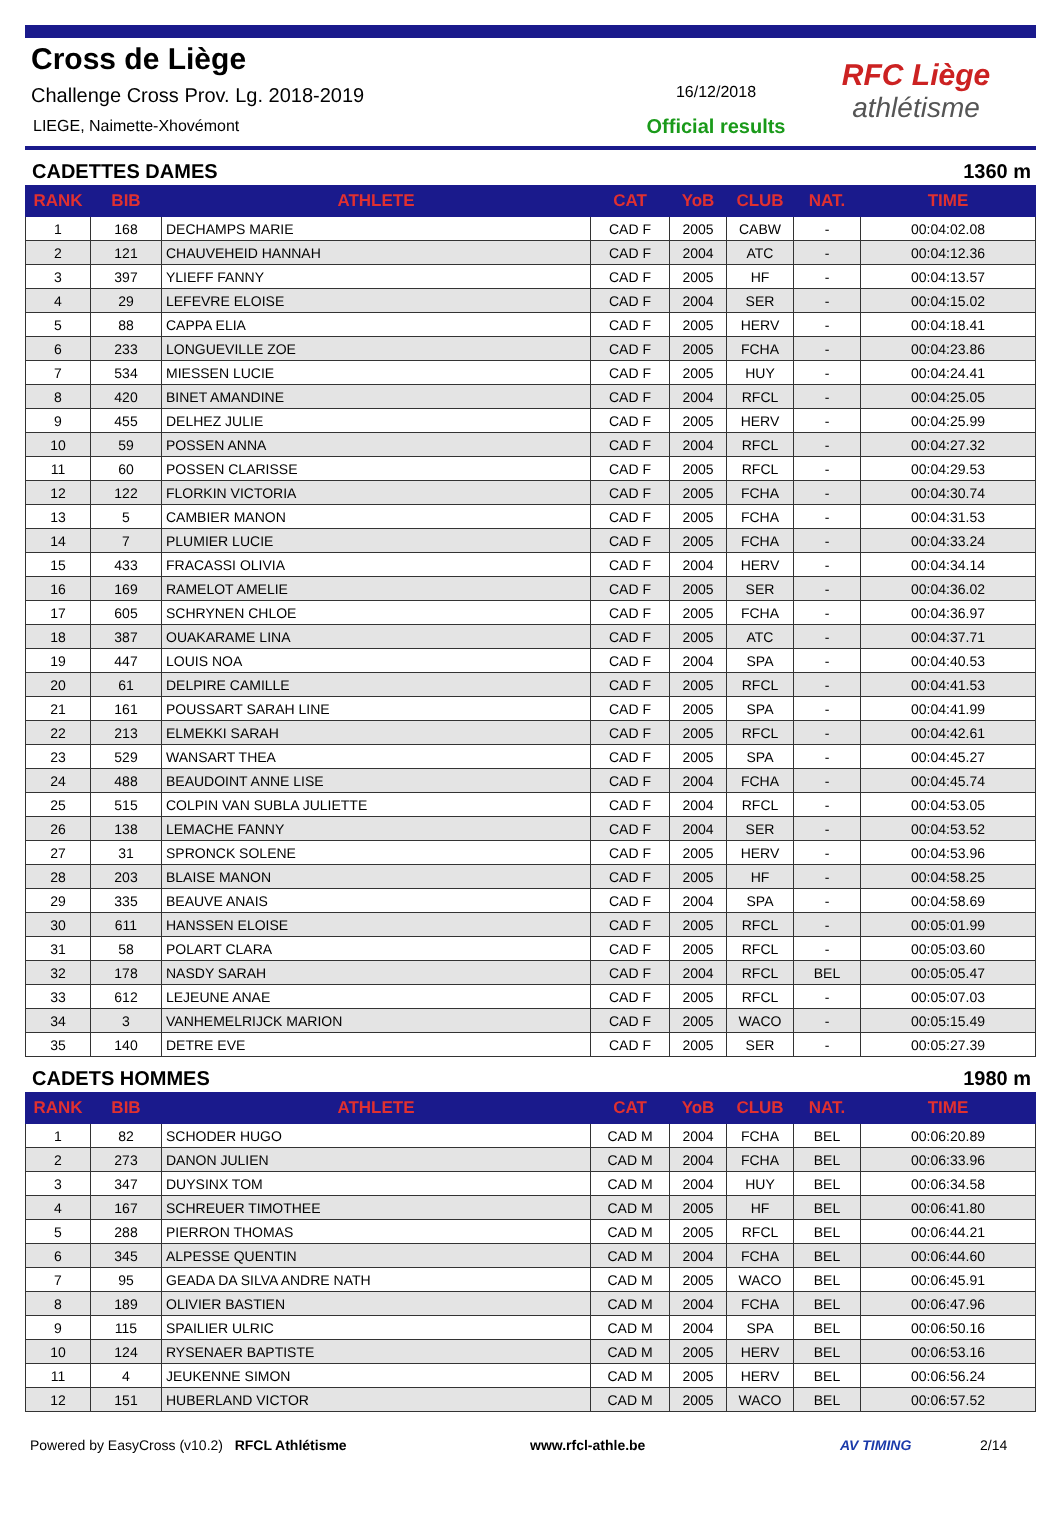Cross de Liège
Challenge Cross Prov. Lg. 2018-2019
LIEGE, Naimette-Xhovémont
16/12/2018
Official results
RFC Liège
athlétisme
CADETTES DAMES 1360 m
| RANK | BIB | ATHLETE | CAT | YoB | CLUB | NAT. | TIME |
| --- | --- | --- | --- | --- | --- | --- | --- |
| 1 | 168 | DECHAMPS MARIE | CAD F | 2005 | CABW | - | 00:04:02.08 |
| 2 | 121 | CHAUVEHEID HANNAH | CAD F | 2004 | ATC | - | 00:04:12.36 |
| 3 | 397 | YLIEFF FANNY | CAD F | 2005 | HF | - | 00:04:13.57 |
| 4 | 29 | LEFEVRE ELOISE | CAD F | 2004 | SER | - | 00:04:15.02 |
| 5 | 88 | CAPPA ELIA | CAD F | 2005 | HERV | - | 00:04:18.41 |
| 6 | 233 | LONGUEVILLE ZOE | CAD F | 2005 | FCHA | - | 00:04:23.86 |
| 7 | 534 | MIESSEN LUCIE | CAD F | 2005 | HUY | - | 00:04:24.41 |
| 8 | 420 | BINET AMANDINE | CAD F | 2004 | RFCL | - | 00:04:25.05 |
| 9 | 455 | DELHEZ JULIE | CAD F | 2005 | HERV | - | 00:04:25.99 |
| 10 | 59 | POSSEN ANNA | CAD F | 2004 | RFCL | - | 00:04:27.32 |
| 11 | 60 | POSSEN CLARISSE | CAD F | 2005 | RFCL | - | 00:04:29.53 |
| 12 | 122 | FLORKIN VICTORIA | CAD F | 2005 | FCHA | - | 00:04:30.74 |
| 13 | 5 | CAMBIER MANON | CAD F | 2005 | FCHA | - | 00:04:31.53 |
| 14 | 7 | PLUMIER LUCIE | CAD F | 2005 | FCHA | - | 00:04:33.24 |
| 15 | 433 | FRACASSI OLIVIA | CAD F | 2004 | HERV | - | 00:04:34.14 |
| 16 | 169 | RAMELOT AMELIE | CAD F | 2005 | SER | - | 00:04:36.02 |
| 17 | 605 | SCHRYNEN CHLOE | CAD F | 2005 | FCHA | - | 00:04:36.97 |
| 18 | 387 | OUAKARAME LINA | CAD F | 2005 | ATC | - | 00:04:37.71 |
| 19 | 447 | LOUIS NOA | CAD F | 2004 | SPA | - | 00:04:40.53 |
| 20 | 61 | DELPIRE CAMILLE | CAD F | 2005 | RFCL | - | 00:04:41.53 |
| 21 | 161 | POUSSART SARAH LINE | CAD F | 2005 | SPA | - | 00:04:41.99 |
| 22 | 213 | ELMEKKI SARAH | CAD F | 2005 | RFCL | - | 00:04:42.61 |
| 23 | 529 | WANSART THEA | CAD F | 2005 | SPA | - | 00:04:45.27 |
| 24 | 488 | BEAUDOINT ANNE LISE | CAD F | 2004 | FCHA | - | 00:04:45.74 |
| 25 | 515 | COLPIN VAN SUBLA JULIETTE | CAD F | 2004 | RFCL | - | 00:04:53.05 |
| 26 | 138 | LEMACHE FANNY | CAD F | 2004 | SER | - | 00:04:53.52 |
| 27 | 31 | SPRONCK SOLENE | CAD F | 2005 | HERV | - | 00:04:53.96 |
| 28 | 203 | BLAISE MANON | CAD F | 2005 | HF | - | 00:04:58.25 |
| 29 | 335 | BEAUVE ANAIS | CAD F | 2004 | SPA | - | 00:04:58.69 |
| 30 | 611 | HANSSEN ELOISE | CAD F | 2005 | RFCL | - | 00:05:01.99 |
| 31 | 58 | POLART CLARA | CAD F | 2005 | RFCL | - | 00:05:03.60 |
| 32 | 178 | NASDY SARAH | CAD F | 2004 | RFCL | BEL | 00:05:05.47 |
| 33 | 612 | LEJEUNE ANAE | CAD F | 2005 | RFCL | - | 00:05:07.03 |
| 34 | 3 | VANHEMELRIJCK MARION | CAD F | 2005 | WACO | - | 00:05:15.49 |
| 35 | 140 | DETRE EVE | CAD F | 2005 | SER | - | 00:05:27.39 |
CADETS HOMMES 1980 m
| RANK | BIB | ATHLETE | CAT | YoB | CLUB | NAT. | TIME |
| --- | --- | --- | --- | --- | --- | --- | --- |
| 1 | 82 | SCHODER HUGO | CAD M | 2004 | FCHA | BEL | 00:06:20.89 |
| 2 | 273 | DANON JULIEN | CAD M | 2004 | FCHA | BEL | 00:06:33.96 |
| 3 | 347 | DUYSINX TOM | CAD M | 2004 | HUY | BEL | 00:06:34.58 |
| 4 | 167 | SCHREUER TIMOTHEE | CAD M | 2005 | HF | BEL | 00:06:41.80 |
| 5 | 288 | PIERRON THOMAS | CAD M | 2005 | RFCL | BEL | 00:06:44.21 |
| 6 | 345 | ALPESSE QUENTIN | CAD M | 2004 | FCHA | BEL | 00:06:44.60 |
| 7 | 95 | GEADA DA SILVA ANDRE NATH | CAD M | 2005 | WACO | BEL | 00:06:45.91 |
| 8 | 189 | OLIVIER BASTIEN | CAD M | 2004 | FCHA | BEL | 00:06:47.96 |
| 9 | 115 | SPAILIER ULRIC | CAD M | 2004 | SPA | BEL | 00:06:50.16 |
| 10 | 124 | RYSENAER BAPTISTE | CAD M | 2005 | HERV | BEL | 00:06:53.16 |
| 11 | 4 | JEUKENNE SIMON | CAD M | 2005 | HERV | BEL | 00:06:56.24 |
| 12 | 151 | HUBERLAND VICTOR | CAD M | 2005 | WACO | BEL | 00:06:57.52 |
Powered by EasyCross (v10.2) RFCL Athlétisme www.rfcl-athle.be AV TIMING 2/14